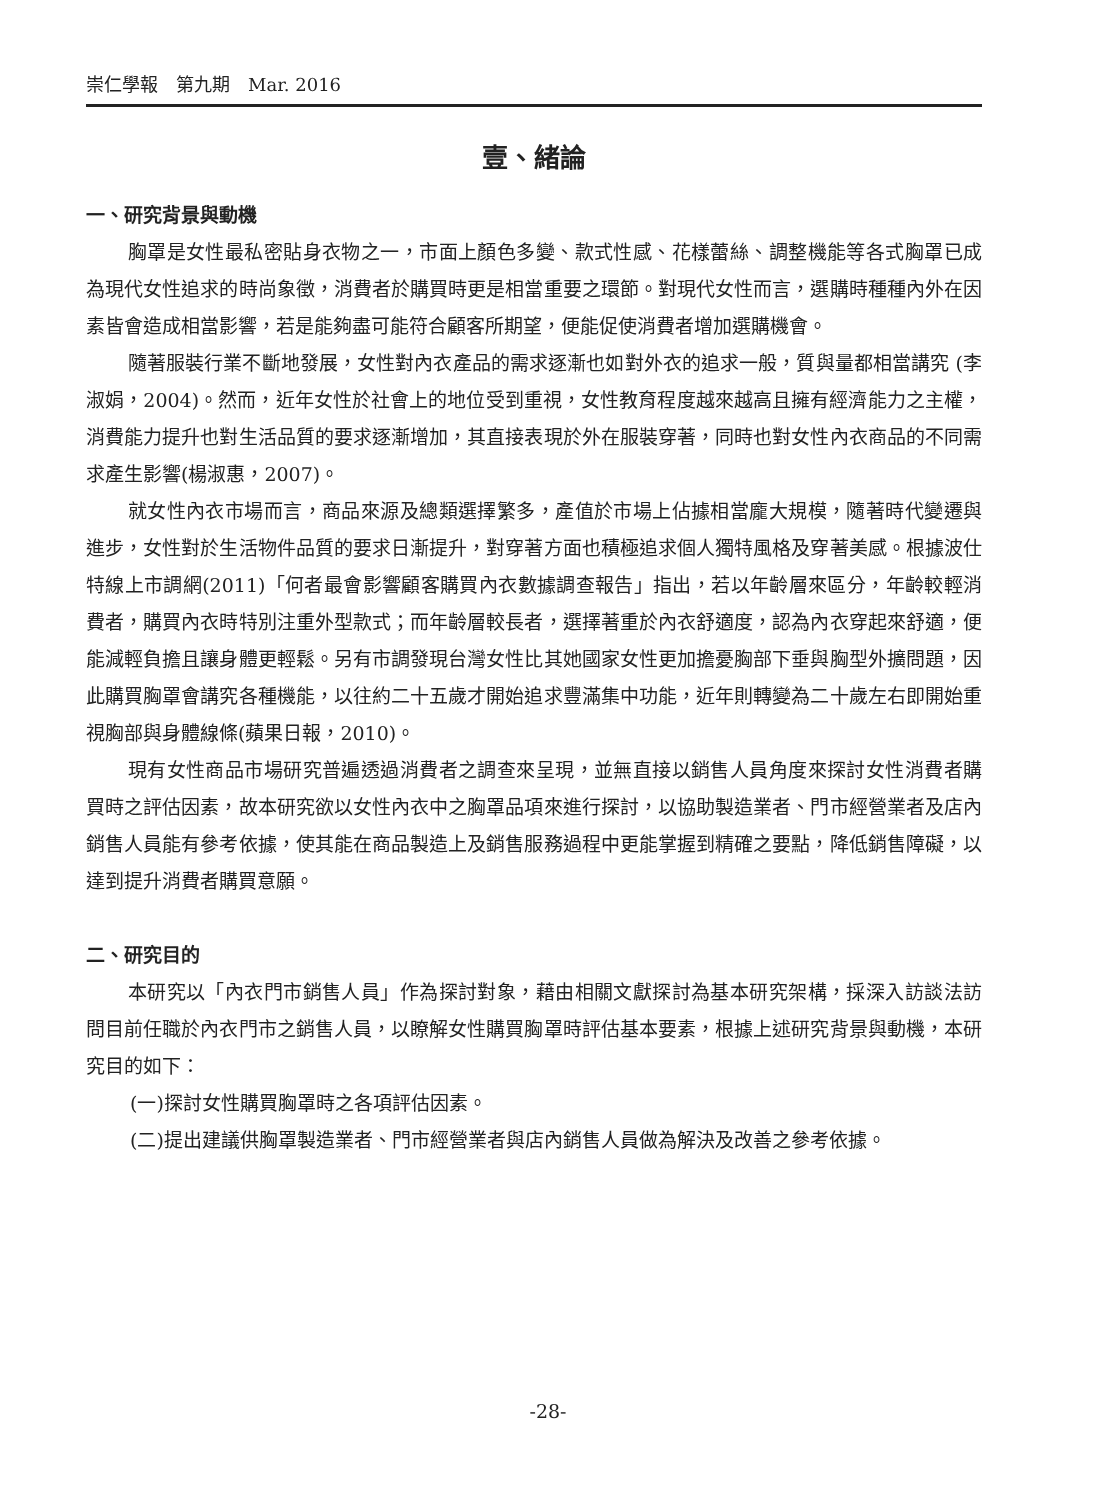崇仁學報　第九期　Mar. 2016
壹、緒論
一、研究背景與動機
胸罩是女性最私密貼身衣物之一，市面上顏色多變、款式性感、花樣蕾絲、調整機能等各式胸罩已成為現代女性追求的時尚象徵，消費者於購買時更是相當重要之環節。對現代女性而言，選購時種種內外在因素皆會造成相當影響，若是能夠盡可能符合顧客所期望，便能促使消費者增加選購機會。
隨著服裝行業不斷地發展，女性對內衣產品的需求逐漸也如對外衣的追求一般，質與量都相當講究 (李淑娟，2004)。然而，近年女性於社會上的地位受到重視，女性教育程度越來越高且擁有經濟能力之主權，消費能力提升也對生活品質的要求逐漸增加，其直接表現於外在服裝穿著，同時也對女性內衣商品的不同需求產生影響(楊淑惠，2007)。
就女性內衣市場而言，商品來源及總類選擇繁多，產值於市場上佔據相當龐大規模，隨著時代變遷與進步，女性對於生活物件品質的要求日漸提升，對穿著方面也積極追求個人獨特風格及穿著美感。根據波仕特線上市調網(2011)「何者最會影響顧客購買內衣數據調查報告」指出，若以年齡層來區分，年齡較輕消費者，購買內衣時特別注重外型款式；而年齡層較長者，選擇著重於內衣舒適度，認為內衣穿起來舒適，便能減輕負擔且讓身體更輕鬆。另有市調發現台灣女性比其她國家女性更加擔憂胸部下垂與胸型外擴問題，因此購買胸罩會講究各種機能，以往約二十五歲才開始追求豐滿集中功能，近年則轉變為二十歲左右即開始重視胸部與身體線條(蘋果日報，2010)。
現有女性商品市場研究普遍透過消費者之調查來呈現，並無直接以銷售人員角度來探討女性消費者購買時之評估因素，故本研究欲以女性內衣中之胸罩品項來進行探討，以協助製造業者、門市經營業者及店內銷售人員能有參考依據，使其能在商品製造上及銷售服務過程中更能掌握到精確之要點，降低銷售障礙，以達到提升消費者購買意願。
二、研究目的
本研究以「內衣門市銷售人員」作為探討對象，藉由相關文獻探討為基本研究架構，採深入訪談法訪問目前任職於內衣門市之銷售人員，以瞭解女性購買胸罩時評估基本要素，根據上述研究背景與動機，本研究目的如下：
(一)探討女性購買胸罩時之各項評估因素。
(二)提出建議供胸罩製造業者、門市經營業者與店內銷售人員做為解決及改善之參考依據。
-28-